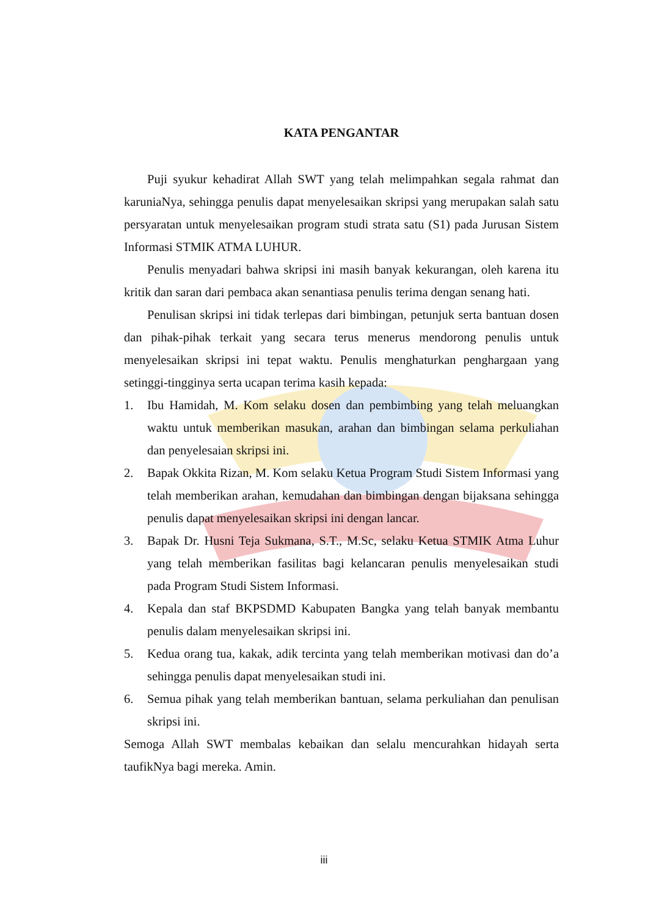KATA PENGANTAR
Puji syukur kehadirat Allah SWT yang telah melimpahkan segala rahmat dan karuniaNya, sehingga penulis dapat menyelesaikan skripsi yang merupakan salah satu persyaratan untuk menyelesaikan program studi strata satu (S1) pada Jurusan Sistem Informasi STMIK ATMA LUHUR.
Penulis menyadari bahwa skripsi ini masih banyak kekurangan, oleh karena itu kritik dan saran dari pembaca akan senantiasa penulis terima dengan senang hati.
Penulisan skripsi ini tidak terlepas dari bimbingan, petunjuk serta bantuan dosen dan pihak-pihak terkait yang secara terus menerus mendorong penulis untuk menyelesaikan skripsi ini tepat waktu. Penulis menghaturkan penghargaan yang setinggi-tingginya serta ucapan terima kasih kepada:
1. Ibu Hamidah, M. Kom selaku dosen dan pembimbing yang telah meluangkan waktu untuk memberikan masukan, arahan dan bimbingan selama perkuliahan dan penyelesaian skripsi ini.
2. Bapak Okkita Rizan, M. Kom selaku Ketua Program Studi Sistem Informasi yang telah memberikan arahan, kemudahan dan bimbingan dengan bijaksana sehingga penulis dapat menyelesaikan skripsi ini dengan lancar.
3. Bapak Dr. Husni Teja Sukmana, S.T., M.Sc, selaku Ketua STMIK Atma Luhur yang telah memberikan fasilitas bagi kelancaran penulis menyelesaikan studi pada Program Studi Sistem Informasi.
4. Kepala dan staf BKPSDMD Kabupaten Bangka yang telah banyak membantu penulis dalam menyelesaikan skripsi ini.
5. Kedua orang tua, kakak, adik tercinta yang telah memberikan motivasi dan do’a sehingga penulis dapat menyelesaikan studi ini.
6. Semua pihak yang telah memberikan bantuan, selama perkuliahan dan penulisan skripsi ini.
Semoga Allah SWT membalas kebaikan dan selalu mencurahkan hidayah serta taufikNya bagi mereka. Amin.
iii